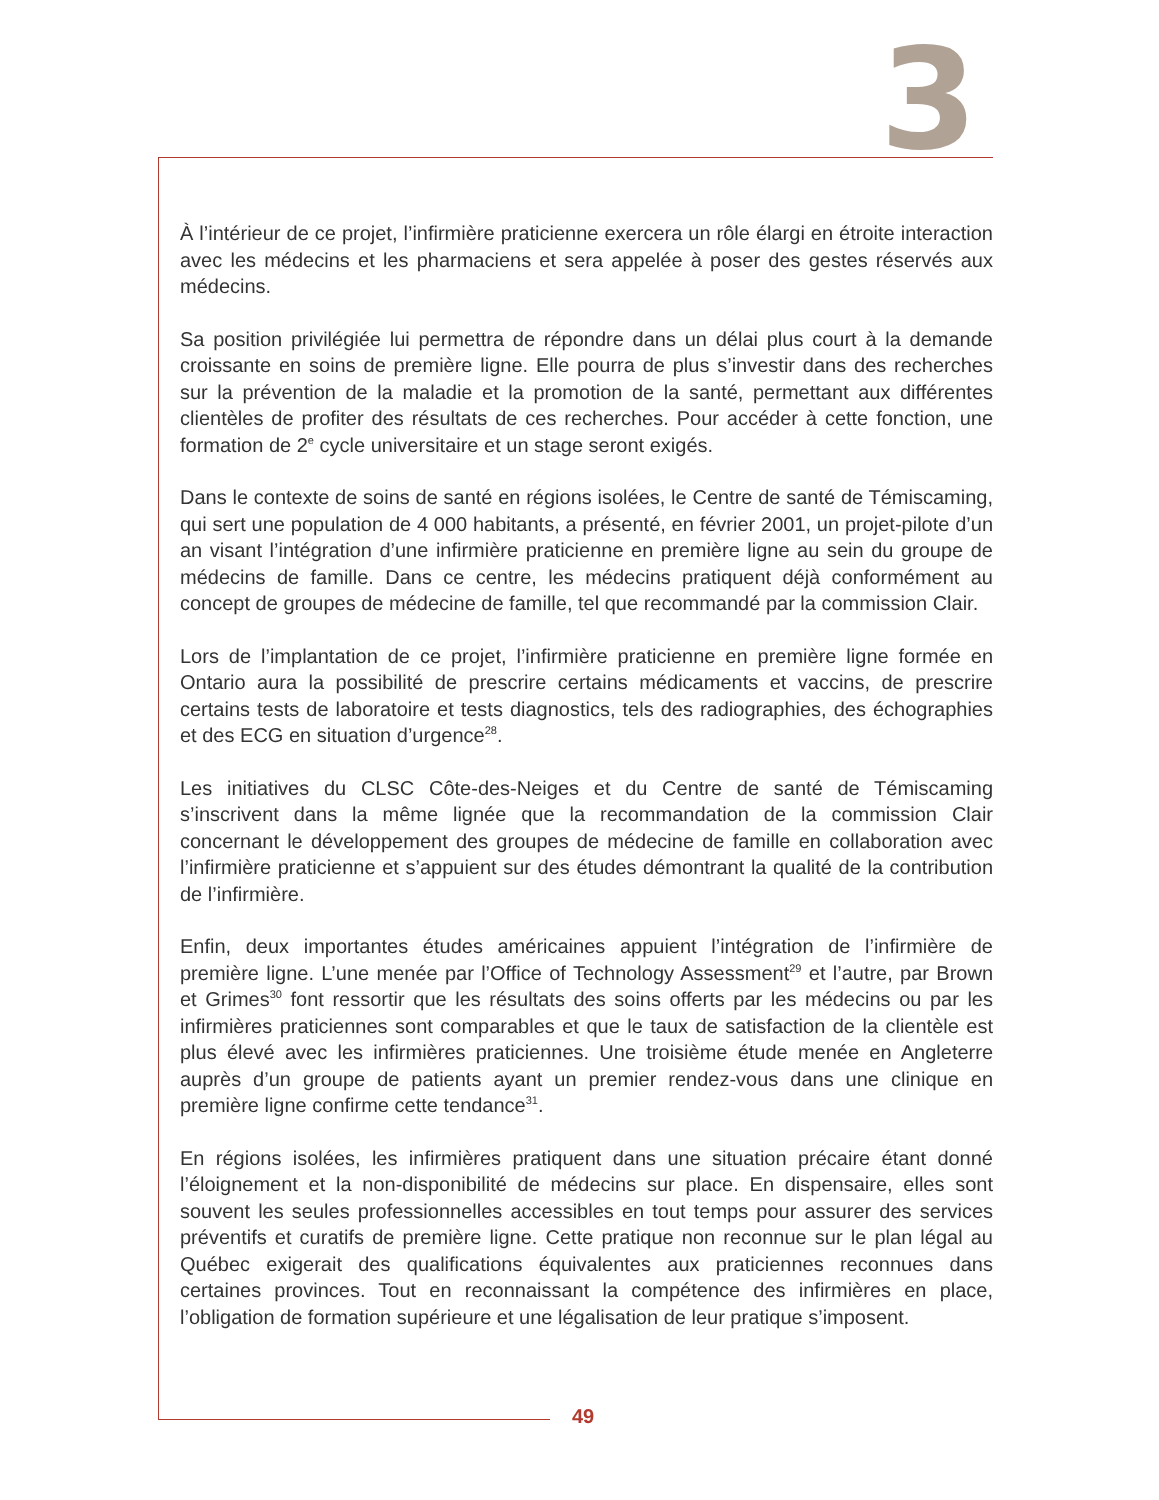3
À l’intérieur de ce projet, l’infirmière praticienne exercera un rôle élargi en étroite interaction avec les médecins et les pharmaciens et sera appelée à poser des gestes réservés aux médecins.
Sa position privilégiée lui permettra de répondre dans un délai plus court à la demande croissante en soins de première ligne. Elle pourra de plus s’investir dans des recherches sur la prévention de la maladie et la promotion de la santé, permettant aux différentes clientèles de profiter des résultats de ces recherches. Pour accéder à cette fonction, une formation de 2<sup>e</sup> cycle universitaire et un stage seront exigés.
Dans le contexte de soins de santé en régions isolées, le Centre de santé de Témiscaming, qui sert une population de 4 000 habitants, a présenté, en février 2001, un projet-pilote d’un an visant l’intégration d’une infirmière praticienne en première ligne au sein du groupe de médecins de famille. Dans ce centre, les médecins pratiquent déjà conformément au concept de groupes de médecine de famille, tel que recommandé par la commission Clair.
Lors de l’implantation de ce projet, l’infirmière praticienne en première ligne formée en Ontario aura la possibilité de prescrire certains médicaments et vaccins, de prescrire certains tests de laboratoire et tests diagnostics, tels des radiographies, des échographies et des ECG en situation d’urgence<sup>28</sup>.
Les initiatives du CLSC Côte-des-Neiges et du Centre de santé de Témiscaming s’inscrivent dans la même lignée que la recommandation de la commission Clair concernant le dévelop­pement des groupes de médecine de famille en collaboration avec l’infirmière praticienne et s’appuient sur des études démontrant la qualité de la contribution de l’infirmière.
Enfin, deux importantes études américaines appuient l’intégration de l’infirmière de première ligne. L’une menée par l’Office of Technology Assessment<sup>29</sup> et l’autre, par Brown et Grimes<sup>30</sup> font ressortir que les résultats des soins offerts par les médecins ou par les infirmières praticiennes sont comparables et que le taux de satisfaction de la clientèle est plus élevé avec les infirmières praticiennes. Une troisième étude menée en Angleterre auprès d’un groupe de patients ayant un premier rendez-vous dans une clinique en première ligne confirme cette tendance<sup>31</sup>.
En régions isolées, les infirmières pratiquent dans une situation précaire étant donné l’éloignement et la non-disponibilité de médecins sur place. En dispensaire, elles sont souvent les seules professionnelles accessibles en tout temps pour assurer des services préventifs et curatifs de première ligne. Cette pratique non reconnue sur le plan légal au Québec exigerait des qualifications équivalentes aux praticiennes reconnues dans certaines provinces. Tout en reconnaissant la compétence des infirmières en place, l’obligation de formation supérieure et une légalisation de leur pratique s’imposent.
49